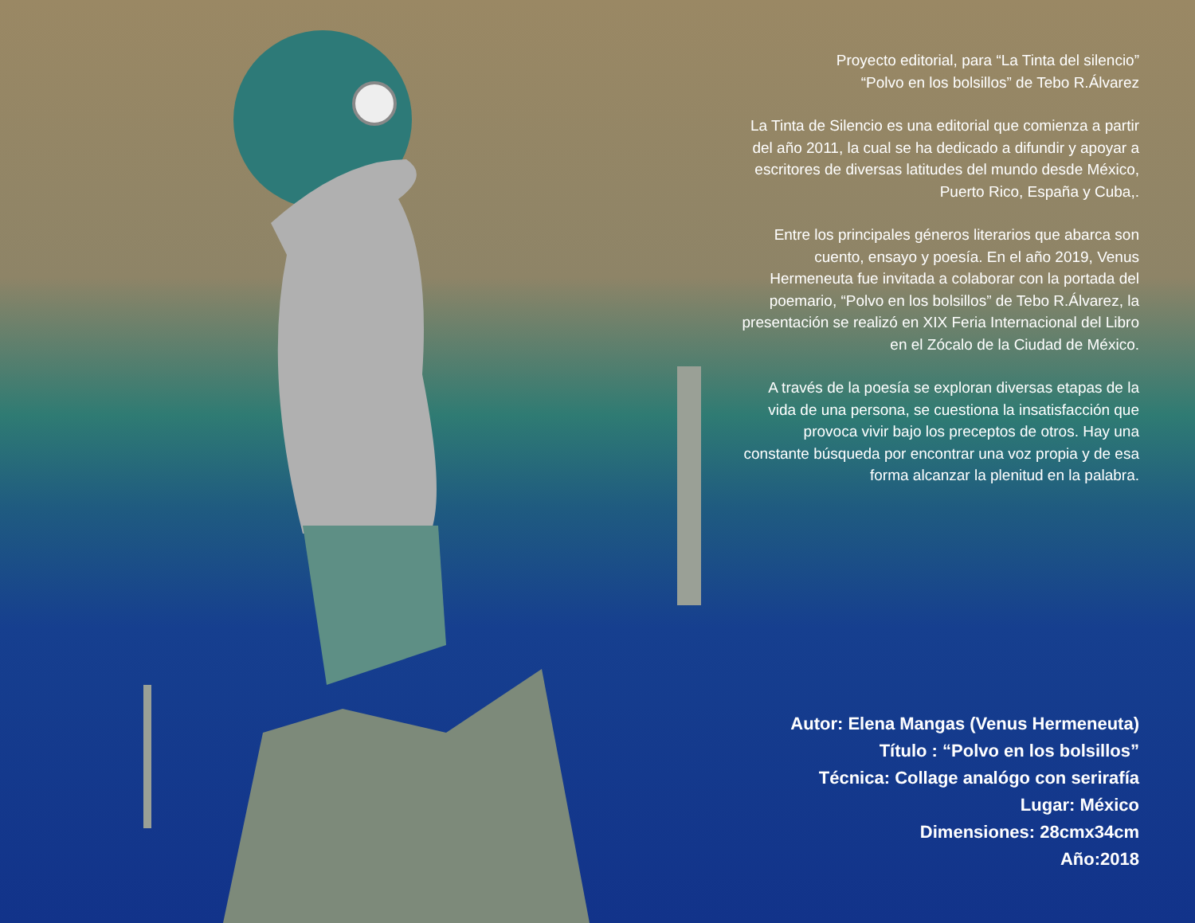Proyecto editorial, para “La Tinta del silencio”
“Polvo en los bolsillos” de Tebo R.Álvarez
La Tinta de Silencio es una editorial que comienza a partir del año 2011, la cual se ha dedicado a difundir y apoyar a escritores de diversas latitudes del mundo desde México, Puerto Rico, España y Cuba,.
Entre los principales géneros literarios que abarca son cuento, ensayo y poesía. En el año 2019, Venus Hermeneuta fue invitada a colaborar con la portada del poemario, “Polvo en los bolsillos” de Tebo R.Álvarez, la presentación se realizó en XIX Feria Internacional del Libro en el Zócalo de la Ciudad de México.
A través de la poesía se exploran diversas etapas de la vida de una persona, se cuestiona la insatisfacción que provoca vivir bajo los preceptos de otros. Hay una constante búsqueda por encontrar una voz propia y de esa forma alcanzar la plenitud en la palabra.
Autor: Elena Mangas (Venus Hermeneuta)
Título : “Polvo en los bolsillos”
Técnica: Collage analógo con serirafía
Lugar: México
Dimensiones: 28cmx34cm
Año:2018